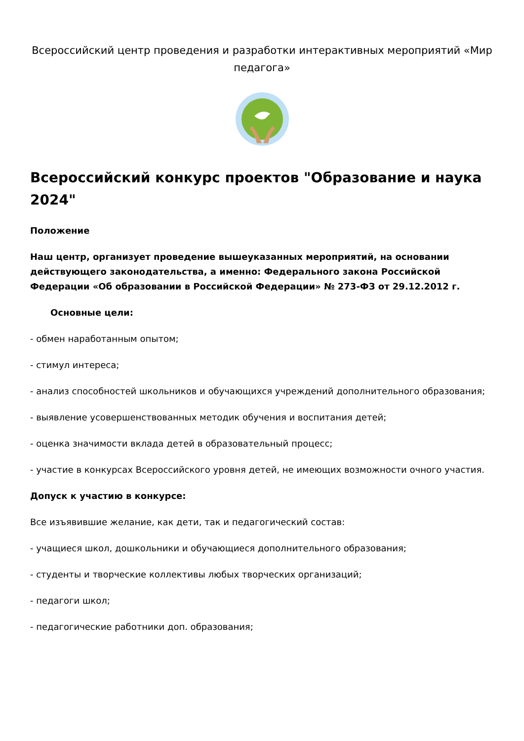Всероссийский центр проведения и разработки интерактивных мероприятий «Мир педагога»
Всероссийский конкурс проектов "Образование и наука 2024"
Положение
Наш центр, организует проведение вышеуказанных мероприятий, на основании действующего законодательства, а именно: Федерального закона Российской Федерации «Об образовании в Российской Федерации» № 273-ФЗ от 29.12.2012 г.
Основные цели:
- обмен наработанным опытом;
- стимул интереса;
- анализ способностей школьников и обучающихся учреждений дополнительного образования;
- выявление усовершенствованных методик обучения и воспитания детей;
- оценка значимости вклада детей в образовательный процесс;
- участие в конкурсах Всероссийского уровня детей, не имеющих возможности очного участия.
Допуск к участию в конкурсе:
Все изъявившие желание, как дети, так и педагогический состав:
- учащиеся школ, дошкольники и обучающиеся дополнительного образования;
- студенты и творческие коллективы любых творческих организаций;
- педагоги школ;
- педагогические работники доп. образования;